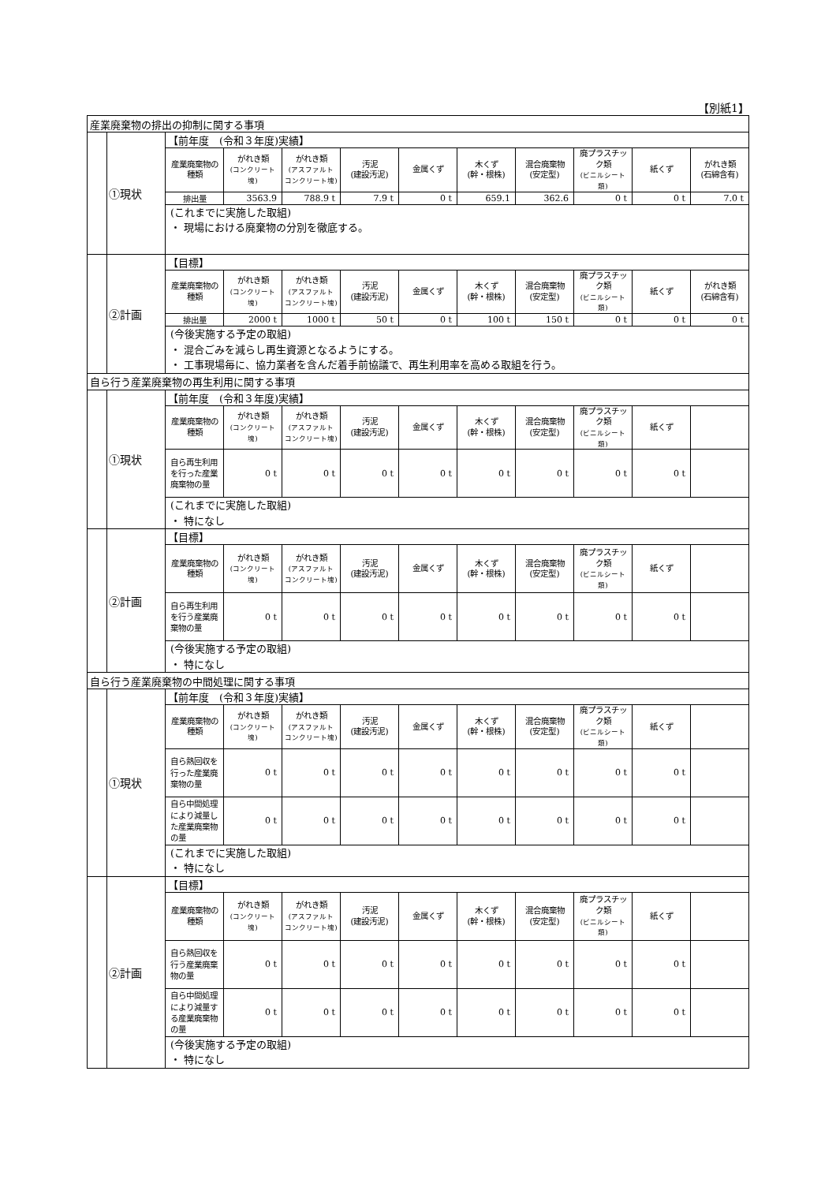【別紙1】
| 産業廃棄物の排出の抑制に関する事項 | | | | | | | | | | | |
| | ①現状 | 【前年度 (令和３年度)実績】 | | | | | | | | | |
| | | 産業廃棄物の種類 | がれき類 (コンクリート塊) | がれき類 (アスファルト コンクリート塊) | 汚泥 (建設汚泥) | 金属くず | 木くず (幹・根株) | 混合廃棄物 (安定型) | 廃プラスチック類 (ビニルシート類) | 紙くず | がれき類 (石綿含有) |
| | | 排出量 | 3563.9 | 788.9 t | 7.9 t | 0 t | 659.1 | 362.6 | 0 t | 0 t | 7.0 t |
| | | (これまでに実施した取組) ・ 現場における廃棄物の分別を徹底する。 | | | | | | | | | |
| | ②計画 | 【目標】 | | | | | | | | | |
| | | 産業廃棄物の種類 | がれき類 (コンクリート塊) | がれき類 (アスファルト コンクリート塊) | 汚泥 (建設汚泥) | 金属くず | 木くず (幹・根株) | 混合廃棄物 (安定型) | 廃プラスチック類 (ビニルシート類) | 紙くず | がれき類 (石綿含有) |
| | | 排出量 | 2000 t | 1000 t | 50 t | 0 t | 100 t | 150 t | 0 t | 0 t | 0 t |
| | | (今後実施する予定の取組) ・ 混合ごみを減らし再生資源となるようにする。 ・ 工事現場毎に、協力業者を含んだ着手前協議で、再生利用率を高める取組を行う。 | | | | | | | | | |
| 自ら行う産業廃棄物の再生利用に関する事項 | | | | | | | | | | | |
| | ①現状 | 【前年度 (令和３年度)実績】 | | | | | | | | | |
| | | 産業廃棄物の種類 | がれき類 (コンクリート塊) | がれき類 (アスファルト コンクリート塊) | 汚泥 (建設汚泥) | 金属くず | 木くず (幹・根株) | 混合廃棄物 (安定型) | 廃プラスチック類 (ビニルシート類) | 紙くず | |
| | | 自ら再生利用を行った産業廃棄物の量 | 0 t | 0 t | 0 t | 0 t | 0 t | 0 t | 0 t | 0 t | |
| | | (これまでに実施した取組) ・ 特になし | | | | | | | | | |
| | ②計画 | 【目標】 | | | | | | | | | |
| | | 産業廃棄物の種類 | がれき類 (コンクリート塊) | がれき類 (アスファルト コンクリート塊) | 汚泥 (建設汚泥) | 金属くず | 木くず (幹・根株) | 混合廃棄物 (安定型) | 廃プラスチック類 (ビニルシート類) | 紙くず | |
| | | 自ら再生利用を行う産業廃棄物の量 | 0 t | 0 t | 0 t | 0 t | 0 t | 0 t | 0 t | 0 t | |
| | | (今後実施する予定の取組) ・ 特になし | | | | | | | | | |
| 自ら行う産業廃棄物の中間処理に関する事項 | | | | | | | | | | | |
| | ①現状 | 【前年度 (令和３年度)実績】 | | | | | | | | | |
| | | 産業廃棄物の種類 | がれき類 (コンクリート塊) | がれき類 (アスファルト コンクリート塊) | 汚泥 (建設汚泥) | 金属くず | 木くず (幹・根株) | 混合廃棄物 (安定型) | 廃プラスチック類 (ビニルシート類) | 紙くず | |
| | | 自ら熱回収を行った産業廃棄物の量 | 0 t | 0 t | 0 t | 0 t | 0 t | 0 t | 0 t | 0 t | |
| | | 自ら中間処理により減量した産業廃棄物の量 | 0 t | 0 t | 0 t | 0 t | 0 t | 0 t | 0 t | 0 t | |
| | | (これまでに実施した取組) ・ 特になし | | | | | | | | | |
| | ②計画 | 【目標】 | | | | | | | | | |
| | | 産業廃棄物の種類 | がれき類 (コンクリート塊) | がれき類 (アスファルト コンクリート塊) | 汚泥 (建設汚泥) | 金属くず | 木くず (幹・根株) | 混合廃棄物 (安定型) | 廃プラスチック類 (ビニルシート類) | 紙くず | |
| | | 自ら熱回収を行う産業廃棄物の量 | 0 t | 0 t | 0 t | 0 t | 0 t | 0 t | 0 t | 0 t | |
| | | 自ら中間処理により減量する産業廃棄物の量 | 0 t | 0 t | 0 t | 0 t | 0 t | 0 t | 0 t | 0 t | |
| | | (今後実施する予定の取組) ・ 特になし | | | | | | | | | |